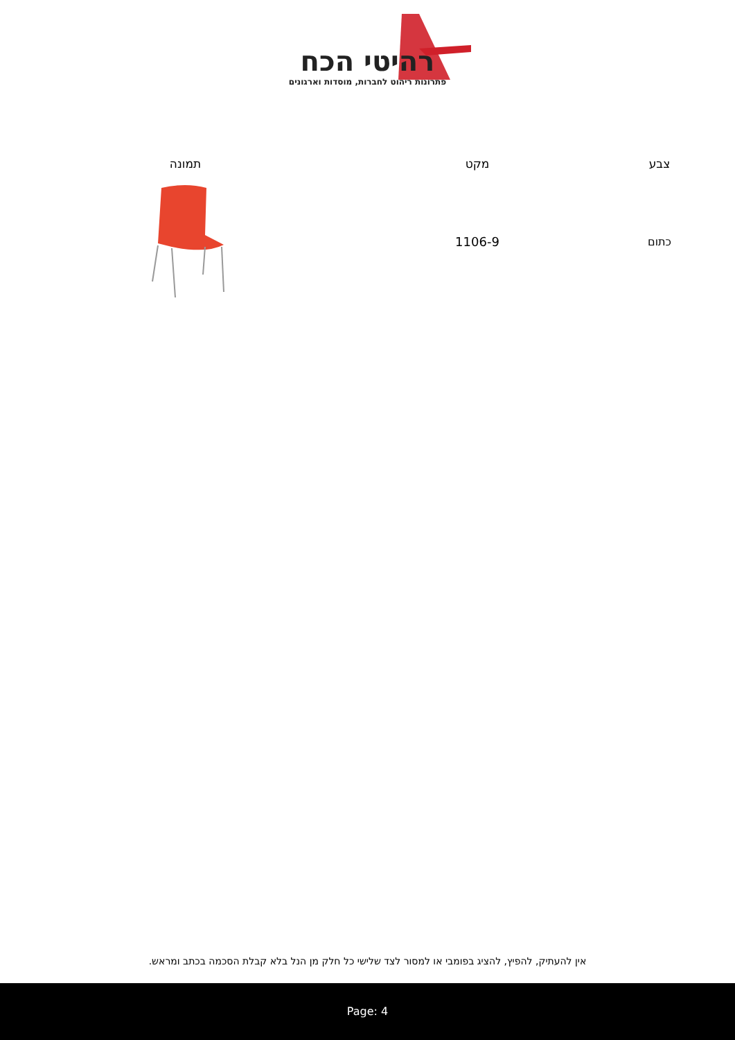רהיטי הכח
פתרונות ריהוט לחברות, מוסדות וארגונים
| צבע | מקט | תמונה |
| --- | --- | --- |
| כתום | 1106-9 | |
אין להעתיק, להפיץ, להציג בפומבי או למסור לצד שלישי כל חלק מן הנל בלא קבלת הסכמה בכתב ומראש.
Page: 4